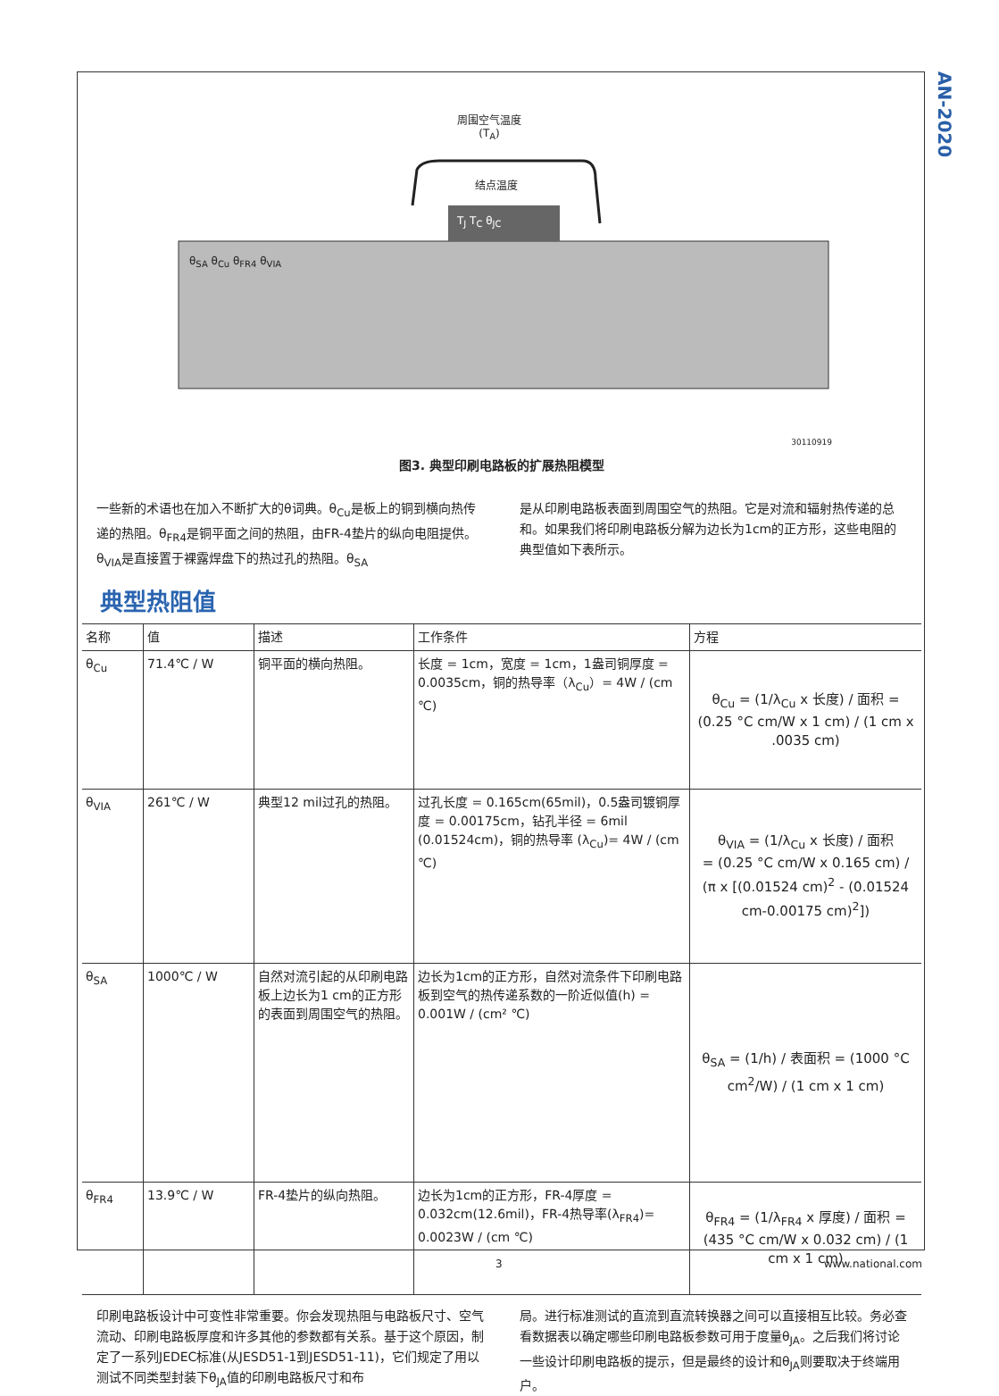AN-2020
周围空气温度
(T<sub>A</sub>)
结点温度
T<sub>J</sub> T<sub>C</sub> θ<sub>JC</sub>
θ<sub>SA</sub> θ<sub>Cu</sub> θ<sub>FR4</sub> θ<sub>VIA</sub>
30110919
图3. 典型印刷电路板的扩展热阻模型
一些新的术语也在加入不断扩大的θ词典。θ<sub>Cu</sub>是板上的铜到横向热传递的热阻。θ<sub>FR4</sub>是铜平面之间的热阻，由FR-4垫片的纵向电阻提供。θ<sub>VIA</sub>是直接置于裸露焊盘下的热过孔的热阻。θ<sub>SA</sub>
是从印刷电路板表面到周围空气的热阻。它是对流和辐射热传递的总和。如果我们将印刷电路板分解为边长为1cm的正方形，这些电阻的典型值如下表所示。
典型热阻值
| 名称 | 值 | 描述 | 工作条件 | 方程 |
| --- | --- | --- | --- | --- |
| θ<sub>Cu</sub> | 71.4℃ / W | 铜平面的横向热阻。 | 长度 = 1cm，宽度 = 1cm，1盎司铜厚度 = 0.0035cm，铜的热导率（λ<sub>Cu</sub>）= 4W / (cm ℃) | θ<sub>Cu</sub> = (1/λ<sub>Cu</sub> x 长度) / 面积 = (0.25 °C cm/W x 1 cm) / (1 cm x .0035 cm) |
| θ<sub>VIA</sub> | 261℃ / W | 典型12 mil过孔的热阻。 | 过孔长度 = 0.165cm(65mil)，0.5盎司镀铜厚度 = 0.00175cm，钻孔半径 = 6mil (0.01524cm)，铜的热导率 (λ<sub>Cu</sub>)= 4W / (cm ℃) | θ<sub>VIA</sub> = (1/λ<sub>Cu</sub> x 长度) / 面积 = (0.25 °C cm/W x 0.165 cm) / (π x [(0.01524 cm)<sup>2</sup> - (0.01524 cm-0.00175 cm)<sup>2</sup>]) |
| θ<sub>SA</sub> | 1000℃ / W | 自然对流引起的从印刷电路板上边长为1 cm的正方形的表面到周围空气的热阻。 | 边长为1cm的正方形，自然对流条件下印刷电路板到空气的热传递系数的一阶近似值(h) = 0.001W / (cm² ℃) | θ<sub>SA</sub> = (1/h) / 表面积 = (1000 °C cm<sup>2</sup>/W) / (1 cm x 1 cm) |
| θ<sub>FR4</sub> | 13.9℃ / W | FR-4垫片的纵向热阻。 | 边长为1cm的正方形，FR-4厚度 = 0.032cm(12.6mil)，FR-4热导率(λ<sub>FR4</sub>)= 0.0023W / (cm ℃) | θ<sub>FR4</sub> = (1/λ<sub>FR4</sub> x 厚度) / 面积 = (435 °C cm/W x 0.032 cm) / (1 cm x 1 cm) |
印刷电路板设计中可变性非常重要。你会发现热阻与电路板尺寸、空气流动、印刷电路板厚度和许多其他的参数都有关系。基于这个原因，制定了一系列JEDEC标准(从JESD51-1到JESD51-11)，它们规定了用以测试不同类型封装下θ<sub>JA</sub>值的印刷电路板尺寸和布
局。进行标准测试的直流到直流转换器之间可以直接相互比较。务必查看数据表以确定哪些印刷电路板参数可用于度量θ<sub>JA</sub>。之后我们将讨论一些设计印刷电路板的提示，但是最终的设计和θ<sub>JA</sub>则要取决于终端用户。
3 www.national.com